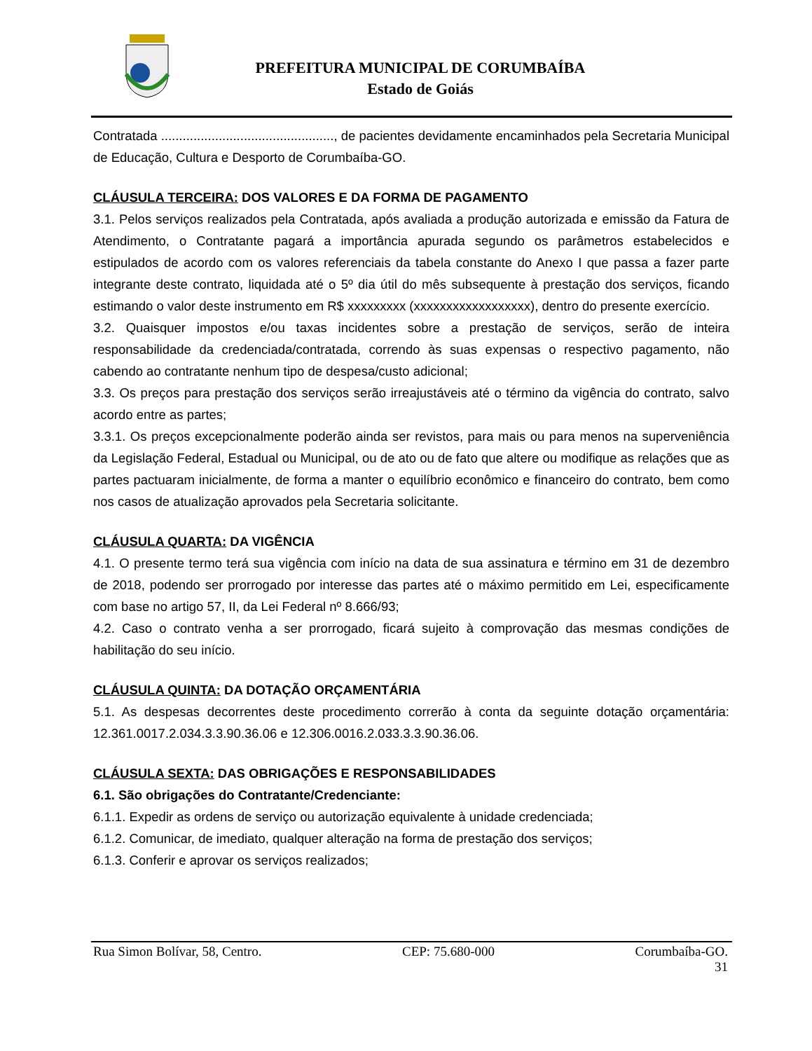PREFEITURA MUNICIPAL DE CORUMBAÍBA
Estado de Goiás
Contratada ................................................, de pacientes devidamente encaminhados pela Secretaria Municipal de Educação, Cultura e Desporto de Corumbaíba-GO.
CLÁUSULA TERCEIRA: DOS VALORES E DA FORMA DE PAGAMENTO
3.1. Pelos serviços realizados pela Contratada, após avaliada a produção autorizada e emissão da Fatura de Atendimento, o Contratante pagará a importância apurada segundo os parâmetros estabelecidos e estipulados de acordo com os valores referenciais da tabela constante do Anexo I que passa a fazer parte integrante deste contrato, liquidada até o 5º dia útil do mês subsequente à prestação dos serviços, ficando estimando o valor deste instrumento em R$ xxxxxxxxx (xxxxxxxxxxxxxxxxxx), dentro do presente exercício.
3.2. Quaisquer impostos e/ou taxas incidentes sobre a prestação de serviços, serão de inteira responsabilidade da credenciada/contratada, correndo às suas expensas o respectivo pagamento, não cabendo ao contratante nenhum tipo de despesa/custo adicional;
3.3. Os preços para prestação dos serviços serão irreajustáveis até o término da vigência do contrato, salvo acordo entre as partes;
3.3.1. Os preços excepcionalmente poderão ainda ser revistos, para mais ou para menos na superveniência da Legislação Federal, Estadual ou Municipal, ou de ato ou de fato que altere ou modifique as relações que as partes pactuaram inicialmente, de forma a manter o equilíbrio econômico e financeiro do contrato, bem como nos casos de atualização aprovados pela Secretaria solicitante.
CLÁUSULA QUARTA: DA VIGÊNCIA
4.1. O presente termo terá sua vigência com início na data de sua assinatura e término em 31 de dezembro de 2018, podendo ser prorrogado por interesse das partes até o máximo permitido em Lei, especificamente com base no artigo 57, II, da Lei Federal nº 8.666/93;
4.2. Caso o contrato venha a ser prorrogado, ficará sujeito à comprovação das mesmas condições de habilitação do seu início.
CLÁUSULA QUINTA: DA DOTAÇÃO ORÇAMENTÁRIA
5.1. As despesas decorrentes deste procedimento correrão à conta da seguinte dotação orçamentária: 12.361.0017.2.034.3.3.90.36.06 e 12.306.0016.2.033.3.3.90.36.06.
CLÁUSULA SEXTA: DAS OBRIGAÇÕES E RESPONSABILIDADES
6.1. São obrigações do Contratante/Credenciante:
6.1.1. Expedir as ordens de serviço ou autorização equivalente à unidade credenciada;
6.1.2. Comunicar, de imediato, qualquer alteração na forma de prestação dos serviços;
6.1.3. Conferir e aprovar os serviços realizados;
Rua Simon Bolívar, 58, Centro. CEP: 75.680-000 Corumbaíba-GO.
31